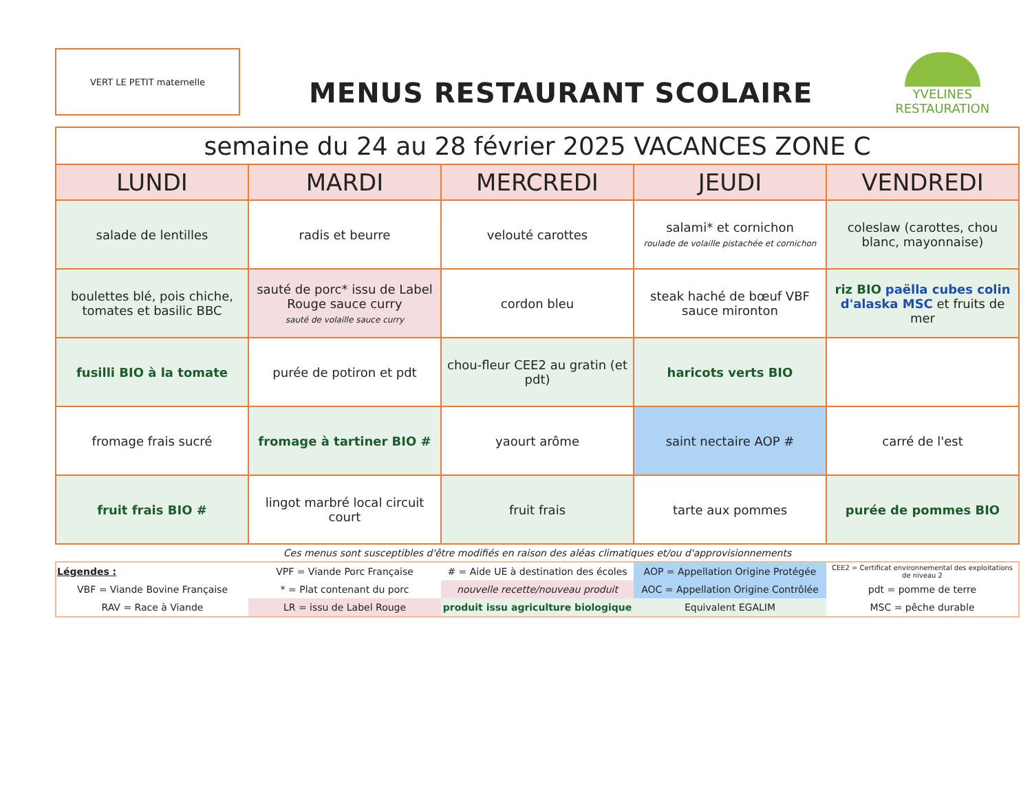VERT LE PETIT maternelle
MENUS RESTAURANT SCOLAIRE
YVELINES
RESTAURATION
| semaine du 24 au 28 février 2025 VACANCES ZONE C | | | | |
| LUNDI | MARDI | MERCREDI | JEUDI | VENDREDI |
| salade de lentilles | radis et beurre | velouté carottes | salami* et cornichon roulade de volaille pistachée et cornichon | coleslaw (carottes, chou blanc, mayonnaise) |
| boulettes blé, pois chiche, tomates et basilic BBC | sauté de porc* issu de Label Rouge sauce curry sauté de volaille sauce curry | cordon bleu | steak haché de bœuf VBF sauce mironton | riz BIO paëlla cubes colin d'alaska MSC et fruits de mer |
| fusilli BIO à la tomate | purée de potiron et pdt | chou-fleur CEE2 au gratin (et pdt) | haricots verts BIO | |
| fromage frais sucré | fromage à tartiner BIO # | yaourt arôme | saint nectaire AOP # | carré de l'est |
| fruit frais BIO # | lingot marbré local circuit court | fruit frais | tarte aux pommes | purée de pommes BIO |
Ces menus sont susceptibles d'être modifiés en raison des aléas climatiques et/ou d'approvisionnements
| Légendes : | VPF = Viande Porc Française | # = Aide UE à destination des écoles | AOP = Appellation Origine Protégée | CEE2 = Certificat environnemental des exploitations de niveau 2 |
| VBF = Viande Bovine Française | * = Plat contenant du porc | nouvelle recette/nouveau produit | AOC = Appellation Origine Contrôlée | pdt = pomme de terre |
| RAV = Race à Viande | LR = issu de Label Rouge | produit issu agriculture biologique | Equivalent EGALIM | MSC = pêche durable |